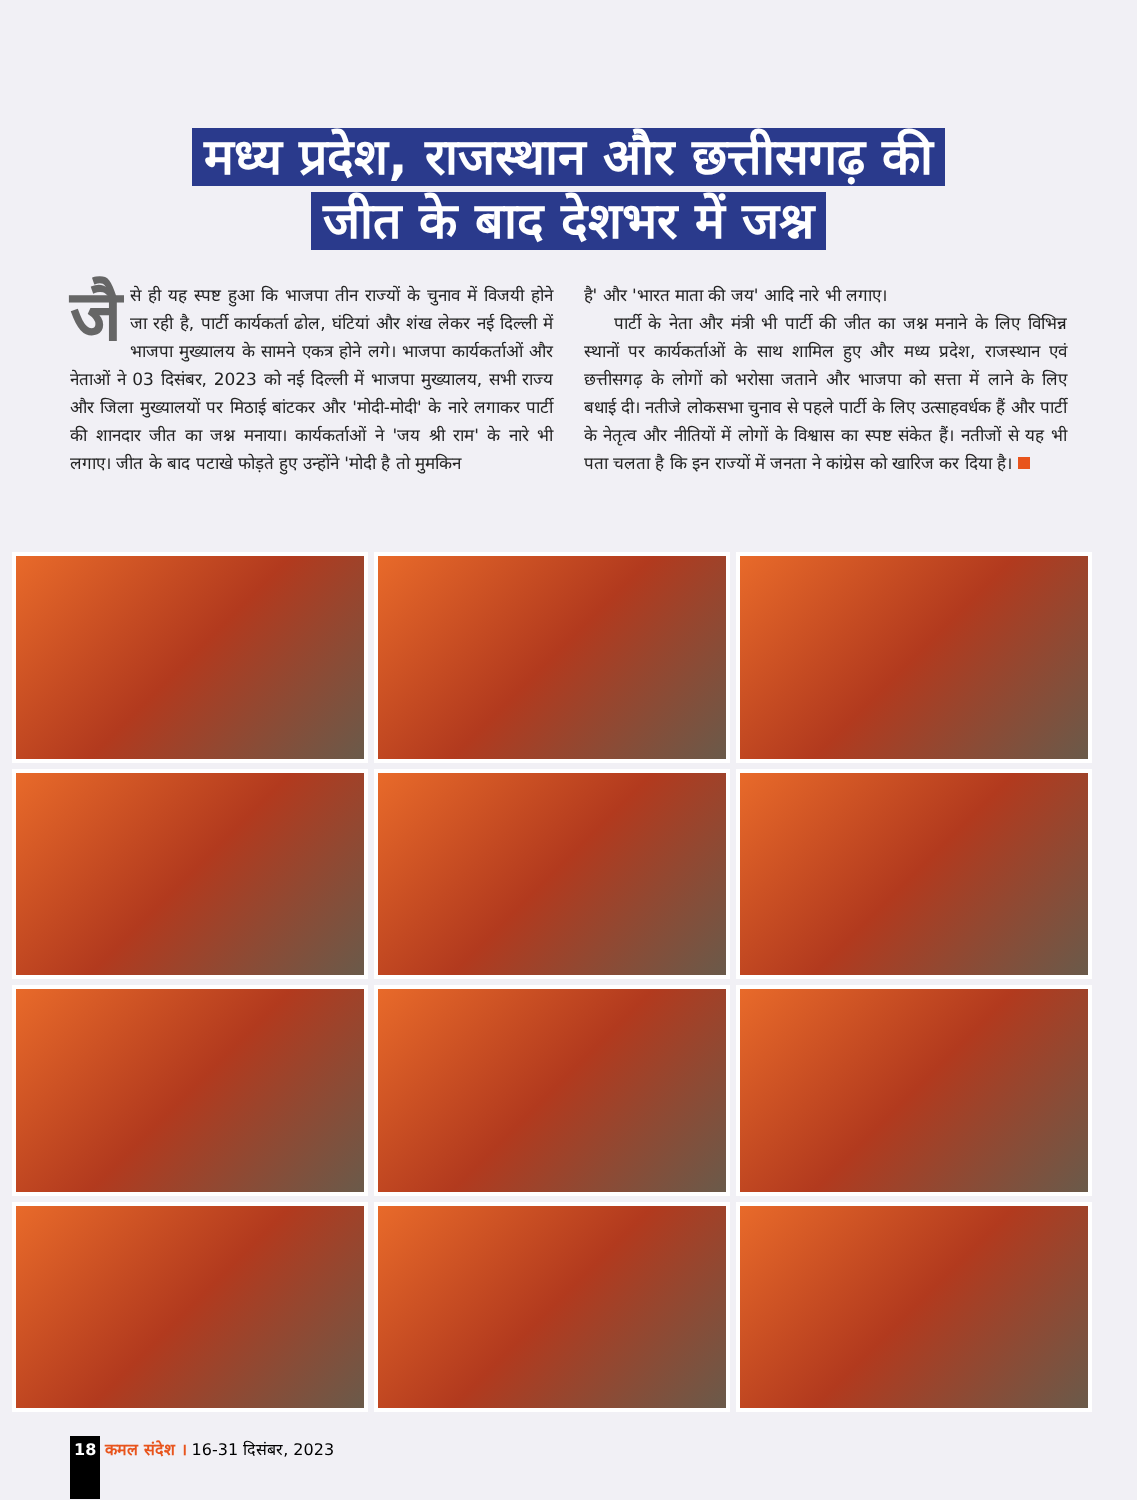मध्य प्रदेश, राजस्थान और छत्तीसगढ़ की
जीत के बाद देशभर में जश्न
जै से ही यह स्पष्ट हुआ कि भाजपा तीन राज्यों के चुनाव में विजयी होने जा रही है, पार्टी कार्यकर्ता ढोल, घंटियां और शंख लेकर नई दिल्ली में भाजपा मुख्यालय के सामने एकत्र होने लगे। भाजपा कार्यकर्ताओं और नेताओं ने 03 दिसंबर, 2023 को नई दिल्ली में भाजपा मुख्यालय, सभी राज्य और जिला मुख्यालयों पर मिठाई बांटकर और 'मोदी-मोदी' के नारे लगाकर पार्टी की शानदार जीत का जश्न मनाया। कार्यकर्ताओं ने 'जय श्री राम' के नारे भी लगाए। जीत के बाद पटाखे फोड़ते हुए उन्होंने 'मोदी है तो मुमकिन
है' और 'भारत माता की जय' आदि नारे भी लगाए।
पार्टी के नेता और मंत्री भी पार्टी की जीत का जश्न मनाने के लिए विभिन्न स्थानों पर कार्यकर्ताओं के साथ शामिल हुए और मध्य प्रदेश, राजस्थान एवं छत्तीसगढ़ के लोगों को भरोसा जताने और भाजपा को सत्ता में लाने के लिए बधाई दी। नतीजे लोकसभा चुनाव से पहले पार्टी के लिए उत्साहवर्धक हैं और पार्टी के नेतृत्व और नीतियों में लोगों के विश्वास का स्पष्ट संकेत हैं। नतीजों से यह भी पता चलता है कि इन राज्यों में जनता ने कांग्रेस को खारिज कर दिया है।
18 कमल संदेश । 16-31 दिसंबर, 2023